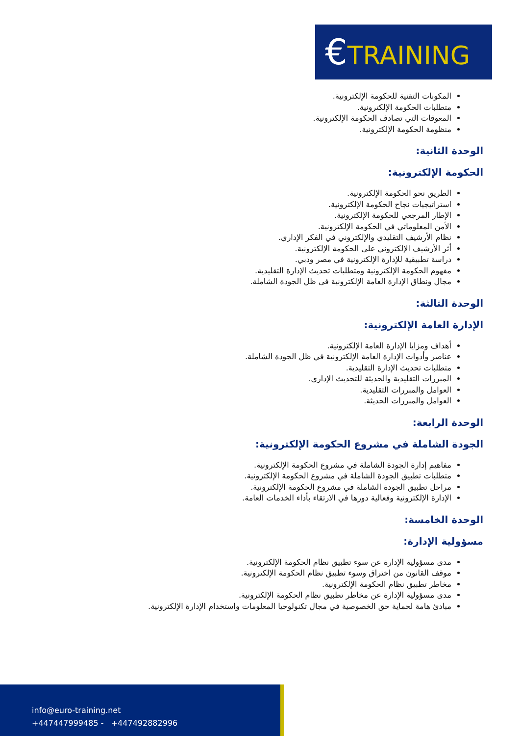€TRAINING
المكونات التقنية للحكومة الإلكترونية.
متطلبات الحكومة الإلكترونية.
المعوقات التي تصادف الحكومة الإلكترونية.
منظومة الحكومة الإلكترونية.
الوحدة الثانية:
الحكومة الإلكترونية:
الطريق نحو الحكومة الإلكترونية.
استراتيجيات نجاح الحكومة الإلكترونية.
الإطار المرجعي للحكومة الإلكترونية.
الأمن المعلوماتي في الحكومة الإلكترونية.
نظام الأرشيف التقليدي والإلكتروني في الفكر الإداري.
أثر الأرشيف الإلكتروني على الحكومة الإلكترونية.
دراسة تطبيقية للإدارة الإلكترونية في مصر ودبي.
مفهوم الحكومة الإلكترونية ومتطلبات تحديث الإدارة التقليدية.
مجال ونطاق الإدارة العامة الإلكترونية فى ظل الجودة الشاملة.
الوحدة الثالثة:
الإدارة العامة الإلكترونية:
أهداف ومزايا الإدارة العامة الإلكترونية.
عناصر وأدوات الإدارة العامة الإلكترونية في ظل الجودة الشاملة.
متطلبات تحديث الإدارة التقليدية.
المبررات التقليدية والحديثة للتحديث الإداري.
العوامل والمبررات التقليدية.
العوامل والمبررات الحديثة.
الوحدة الرابعة:
الجودة الشاملة في مشروع الحكومة الإلكترونية:
مفاهيم إدارة الجودة الشاملة في مشروع الحكومة الإلكترونية.
متطلبات تطبيق الجودة الشاملة في مشروع الحكومة الإلكترونية.
مراحل تطبيق الجودة الشاملة في مشروع الحكومة الإلكترونية.
الإدارة الإلكترونية وفعالية دورها في الارتقاء بأداء الخدمات العامة.
الوحدة الخامسة:
مسؤولية الإدارة:
مدى مسؤولية الإدارة عن سوء تطبيق نظام الحكومة الإلكترونية.
موقف القانون من اختراق وسوء تطبيق نظام الحكومة الإلكترونية.
مخاطر تطبيق نظام الحكومة الإلكترونية.
مدى مسؤولية الإدارة عن مخاطر تطبيق نظام الحكومة الإلكترونية.
مبادئ هامة لحماية حق الخصوصية في مجال تكنولوجيا المعلومات واستخدام الإدارة الإلكترونية.
info@euro-training.net
+447447999485 - +447492882996